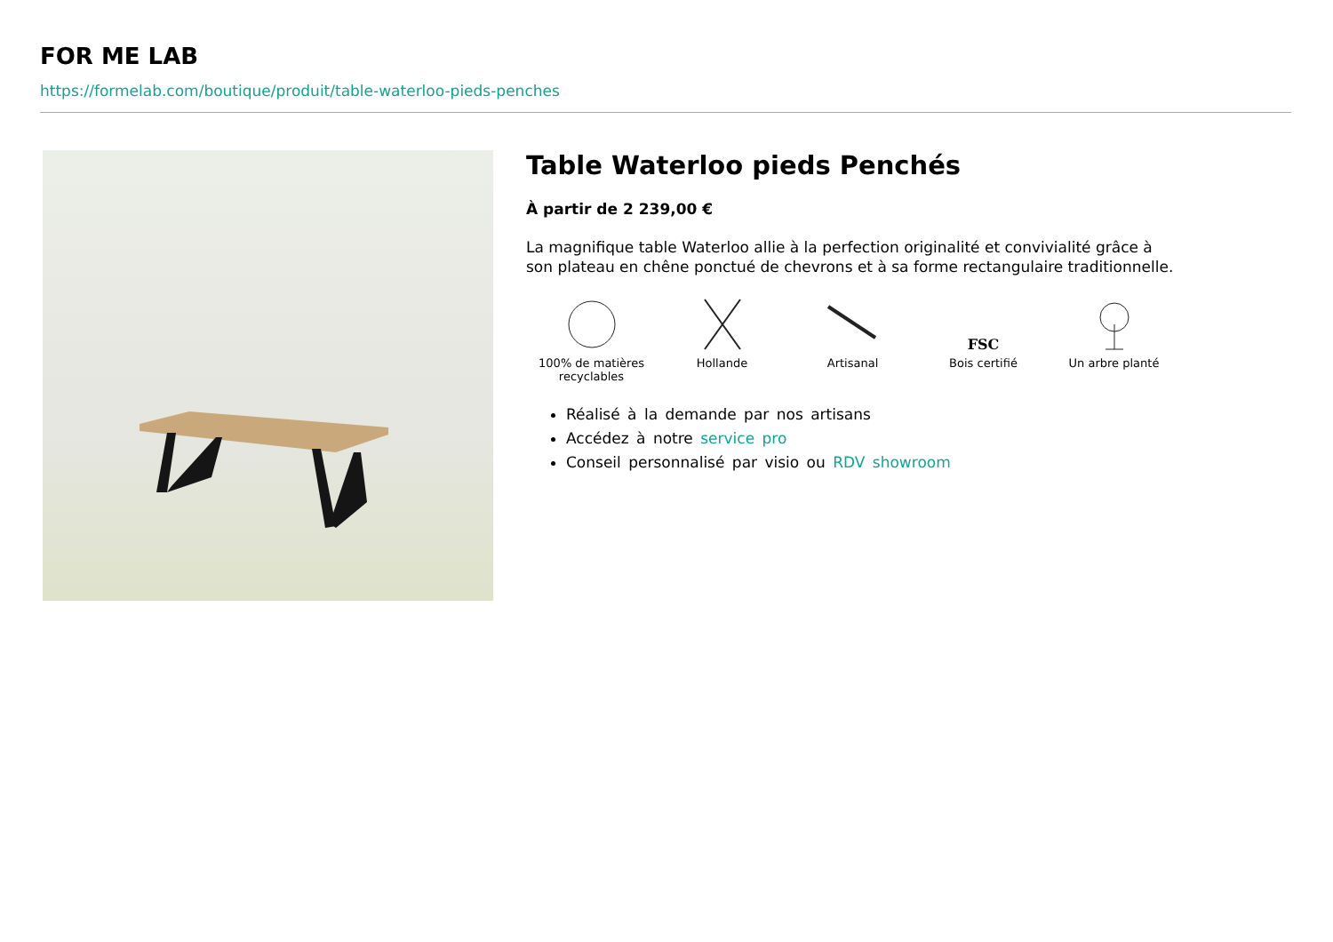FOR ME LAB
https://formelab.com/boutique/produit/table-waterloo-pieds-penches
Table Waterloo pieds Penchés
À partir de 2 239,00 €
La magnifique table Waterloo allie à la perfection originalité et convivialité grâce à son plateau en chêne ponctué de chevrons et à sa forme rectangulaire traditionnelle.
100% de matières recyclables
Hollande Artisanal
FSC
Bois certifié
Un arbre planté
Réalisé à la demande par nos artisans
Accédez à notre service pro
Conseil personnalisé par visio ou RDV showroom